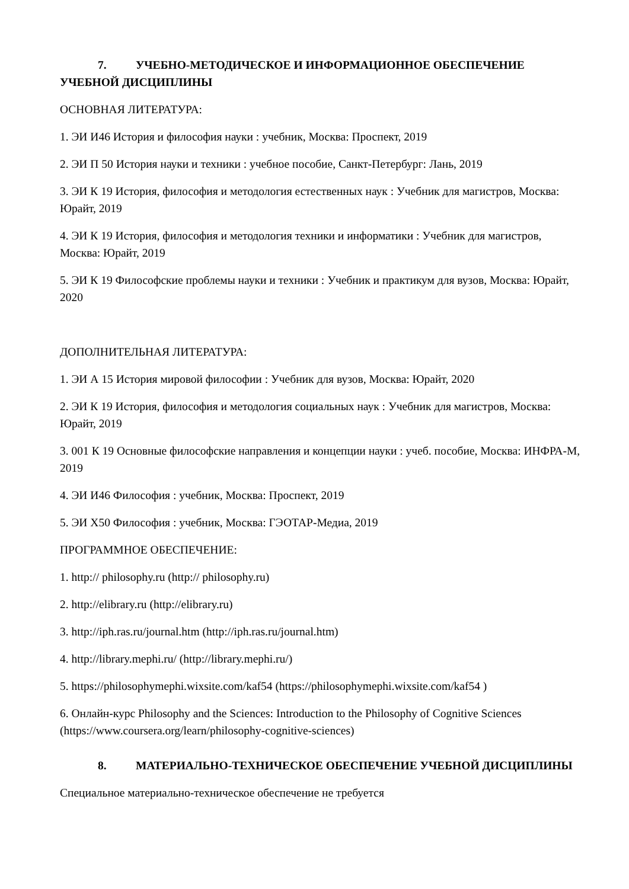7. УЧЕБНО-МЕТОДИЧЕСКОЕ И ИНФОРМАЦИОННОЕ ОБЕСПЕЧЕНИЕ УЧЕБНОЙ ДИСЦИПЛИНЫ
ОСНОВНАЯ ЛИТЕРАТУРА:
1. ЭИ И46 История и философия науки : учебник, Москва: Проспект, 2019
2. ЭИ П 50 История науки и техники : учебное пособие, Санкт-Петербург: Лань, 2019
3. ЭИ К 19 История, философия и методология естественных наук : Учебник для магистров, Москва: Юрайт, 2019
4. ЭИ К 19 История, философия и методология техники и информатики : Учебник для магистров, Москва: Юрайт, 2019
5. ЭИ К 19 Философские проблемы науки и техники : Учебник и практикум для вузов, Москва: Юрайт, 2020
ДОПОЛНИТЕЛЬНАЯ ЛИТЕРАТУРА:
1. ЭИ А 15 История мировой философии : Учебник для вузов, Москва: Юрайт, 2020
2. ЭИ К 19 История, философия и методология социальных наук : Учебник для магистров, Москва: Юрайт, 2019
3. 001 К 19 Основные философские направления и концепции науки : учеб. пособие, Москва: ИНФРА-М, 2019
4. ЭИ И46 Философия : учебник, Москва: Проспект, 2019
5. ЭИ Х50 Философия : учебник, Москва: ГЭОТАР-Медиа, 2019
ПРОГРАММНОЕ ОБЕСПЕЧЕНИЕ:
1. http:// philosophy.ru (http:// philosophy.ru)
2. http://elibrary.ru (http://elibrary.ru)
3. http://iph.ras.ru/journal.htm (http://iph.ras.ru/journal.htm)
4. http://library.mephi.ru/ (http://library.mephi.ru/)
5. https://philosophymephi.wixsite.com/kaf54 (https://philosophymephi.wixsite.com/kaf54 )
6. Онлайн-курс Philosophy and the Sciences: Introduction to the Philosophy of Cognitive Sciences (https://www.coursera.org/learn/philosophy-cognitive-sciences)
8. МАТЕРИАЛЬНО-ТЕХНИЧЕСКОЕ ОБЕСПЕЧЕНИЕ УЧЕБНОЙ ДИСЦИПЛИНЫ
Специальное материально-техническое обеспечение не требуется